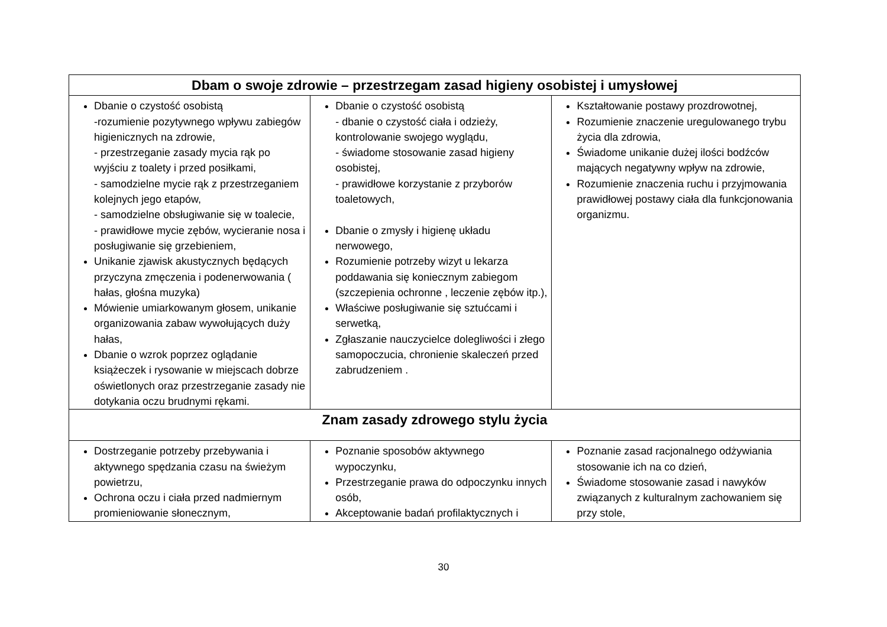| Dbam o swoje zdrowie – przestrzegam zasad higieny osobistej i umysłowej | | |
| --- | --- | --- |
| Dbanie o czystość osobistą -rozumienie pozytywnego wpływu zabiegów higienicznych na zdrowie, - przestrzeganie zasady mycia rąk po wyjściu z toalety i przed posiłkami, - samodzielne mycie rąk z przestrzeganiem kolejnych jego etapów, - samodzielne obsługiwanie się w toalecie, - prawidłowe mycie zębów, wycieranie nosa i posługiwanie się grzebieniem, Unikanie zjawisk akustycznych będących przyczyna zmęczenia i podenerwowania ( hałas, głośna muzyka) Mówienie umiarkowanym głosem, unikanie organizowania zabaw wywołujących duży hałas, Dbanie o wzrok poprzez oglądanie książeczek i rysowanie w miejscach dobrze oświetlonych oraz przestrzeganie zasady nie dotykania oczu brudnymi rękami. | Dbanie o czystość osobistą - dbanie o czystość ciała i odzieży, kontrolowanie swojego wyglądu, - świadome stosowanie zasad higieny osobistej, - prawidłowe korzystanie z przyborów toaletowych, Dbanie o zmysły i higienę układu nerwowego, Rozumienie potrzeby wizyt u lekarza poddawania się koniecznym zabiegom (szczepienia ochronne , leczenie zębów itp.), Właściwe posługiwanie się sztućcami i serwetką, Zgłaszanie nauczycielce dolegliwości i złego samopoczucia, chronienie skaleczeń przed zabrudzeniem . | Kształtowanie postawy prozdrowotnej, Rozumienie znaczenie uregulowanego trybu życia dla zdrowia, Świadome unikanie dużej ilości bodźców mających negatywny wpływ na zdrowie, Rozumienie znaczenia ruchu i przyjmowania prawidłowej postawy ciała dla funkcjonowania organizmu. |
| Znam zasady zdrowego stylu życia | | |
| Dostrzeganie potrzeby przebywania i aktywnego spędzania czasu na świeżym powietrzu, Ochrona oczu i ciała przed nadmiernym promieniowanie słonecznym, | Poznanie sposobów aktywnego wypoczynku, Przestrzeganie prawa do odpoczynku innych osób, Akceptowanie badań profilaktycznych i | Poznanie zasad racjonalnego odżywiania stosowanie ich na co dzień, Świadome stosowanie zasad i nawyków związanych z kulturalnym zachowaniem się przy stole, |
30